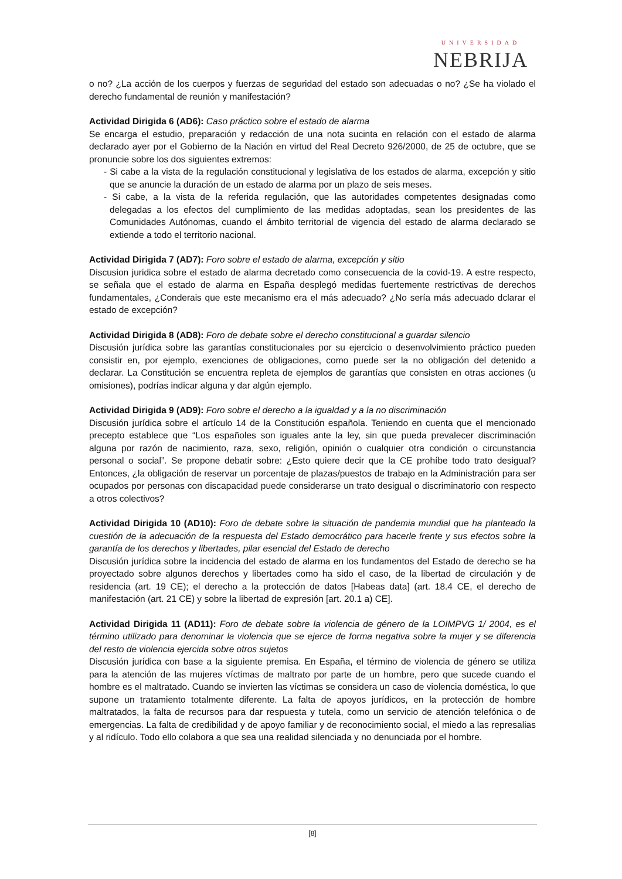UNIVERSIDAD
NEBRIJA
o no? ¿La acción de los cuerpos y fuerzas de seguridad del estado son adecuadas o no? ¿Se ha violado el derecho fundamental de reunión y manifestación?
Actividad Dirigida 6 (AD6): Caso práctico sobre el estado de alarma
Se encarga el estudio, preparación y redacción de una nota sucinta en relación con el estado de alarma declarado ayer por el Gobierno de la Nación en virtud del Real Decreto 926/2000, de 25 de octubre, que se pronuncie sobre los dos siguientes extremos:
- Si cabe a la vista de la regulación constitucional y legislativa de los estados de alarma, excepción y sitio que se anuncie la duración de un estado de alarma por un plazo de seis meses.
- Si cabe, a la vista de la referida regulación, que las autoridades competentes designadas como delegadas a los efectos del cumplimiento de las medidas adoptadas, sean los presidentes de las Comunidades Autónomas, cuando el ámbito territorial de vigencia del estado de alarma declarado se extiende a todo el territorio nacional.
Actividad Dirigida 7 (AD7): Foro sobre el estado de alarma, excepción y sitio
Discusion juridica sobre el estado de alarma decretado como consecuencia de la covid-19. A estre respecto, se señala que el estado de alarma en España desplegó medidas fuertemente restrictivas de derechos fundamentales, ¿Conderais que este mecanismo era el más adecuado? ¿No sería más adecuado dclarar el estado de excepción?
Actividad Dirigida 8 (AD8): Foro de debate sobre el derecho constitucional a guardar silencio
Discusión jurídica sobre las garantías constitucionales por su ejercicio o desenvolvimiento práctico pueden consistir en, por ejemplo, exenciones de obligaciones, como puede ser la no obligación del detenido a declarar. La Constitución se encuentra repleta de ejemplos de garantías que consisten en otras acciones (u omisiones), podrías indicar alguna y dar algún ejemplo.
Actividad Dirigida 9 (AD9): Foro sobre el derecho a la igualdad y a la no discriminación
Discusión jurídica sobre el artículo 14 de la Constitución española. Teniendo en cuenta que el mencionado precepto establece que “Los españoles son iguales ante la ley, sin que pueda prevalecer discriminación alguna por razón de nacimiento, raza, sexo, religión, opinión o cualquier otra condición o circunstancia personal o social”. Se propone debatir sobre: ¿Esto quiere decir que la CE prohíbe todo trato desigual? Entonces, ¿la obligación de reservar un porcentaje de plazas/puestos de trabajo en la Administración para ser ocupados por personas con discapacidad puede considerarse un trato desigual o discriminatorio con respecto a otros colectivos?
Actividad Dirigida 10 (AD10): Foro de debate sobre la situación de pandemia mundial que ha planteado la cuestión de la adecuación de la respuesta del Estado democrático para hacerle frente y sus efectos sobre la garantía de los derechos y libertades, pilar esencial del Estado de derecho
Discusión jurídica sobre la incidencia del estado de alarma en los fundamentos del Estado de derecho se ha proyectado sobre algunos derechos y libertades como ha sido el caso, de la libertad de circulación y de residencia (art. 19 CE); el derecho a la protección de datos [Habeas data] (art. 18.4 CE, el derecho de manifestación (art. 21 CE) y sobre la libertad de expresión [art. 20.1 a) CE].
Actividad Dirigida 11 (AD11): Foro de debate sobre la violencia de género de la LOIMPVG 1/ 2004, es el término utilizado para denominar la violencia que se ejerce de forma negativa sobre la mujer y se diferencia del resto de violencia ejercida sobre otros sujetos
Discusión jurídica con base a la siguiente premisa. En España, el término de violencia de género se utiliza para la atención de las mujeres víctimas de maltrato por parte de un hombre, pero que sucede cuando el hombre es el maltratado. Cuando se invierten las víctimas se considera un caso de violencia doméstica, lo que supone un tratamiento totalmente diferente. La falta de apoyos jurídicos, en la protección de hombre maltratados, la falta de recursos para dar respuesta y tutela, como un servicio de atención telefónica o de emergencias. La falta de credibilidad y de apoyo familiar y de reconocimiento social, el miedo a las represalias y al ridículo. Todo ello colabora a que sea una realidad silenciada y no denunciada por el hombre.
[8]